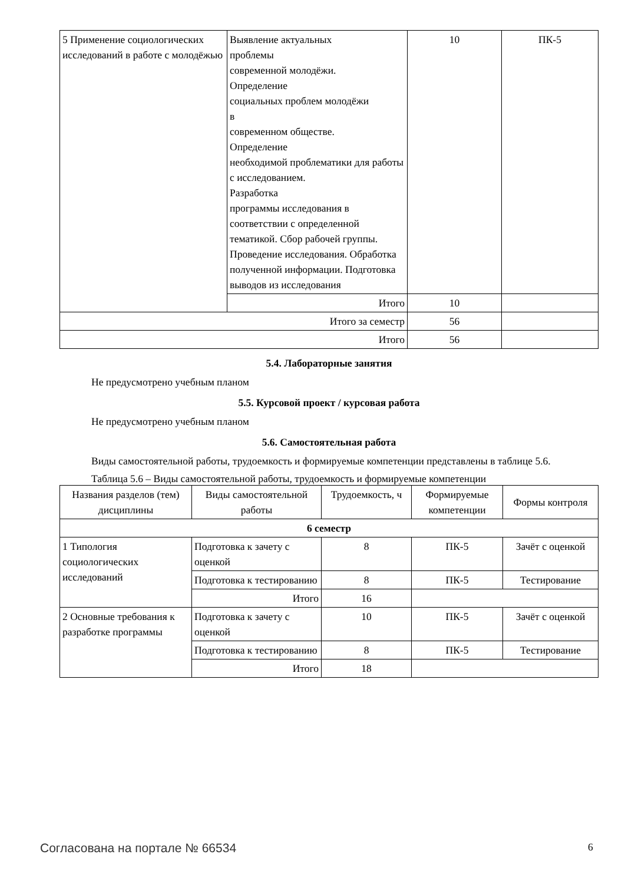| 5 Применение социологических исследований в работе с молодёжью | Выявление актуальных проблемы современной молодёжи. Определение социальных проблем молодёжи в современном обществе. Определение необходимой проблематики для работы с исследованием. Разработка программы исследования в соответствии с определенной тематикой. Сбор рабочей группы. Проведение исследования. Обработка полученной информации. Подготовка выводов из исследования | 10 | ПК-5 |
| | Итого | 10 | |
| Итого за семестр | | 56 | |
| Итого | | 56 | |
5.4. Лабораторные занятия
Не предусмотрено учебным планом
5.5. Курсовой проект / курсовая работа
Не предусмотрено учебным планом
5.6. Самостоятельная работа
Виды самостоятельной работы, трудоемкость и формируемые компетенции представлены в таблице 5.6.
Таблица 5.6 – Виды самостоятельной работы, трудоемкость и формируемые компетенции
| Названия разделов (тем) дисциплины | Виды самостоятельной работы | Трудоемкость, ч | Формируемые компетенции | Формы контроля |
| --- | --- | --- | --- | --- |
| 6 семестр | | | | |
| 1 Типология социологических исследований | Подготовка к зачету с оценкой | 8 | ПК-5 | Зачёт с оценкой |
| | Подготовка к тестированию | 8 | ПК-5 | Тестирование |
| | Итого | 16 | | |
| 2 Основные требования к разработке программы | Подготовка к зачету с оценкой | 10 | ПК-5 | Зачёт с оценкой |
| | Подготовка к тестированию | 8 | ПК-5 | Тестирование |
| | Итого | 18 | | |
Согласована на портале № 66534 6